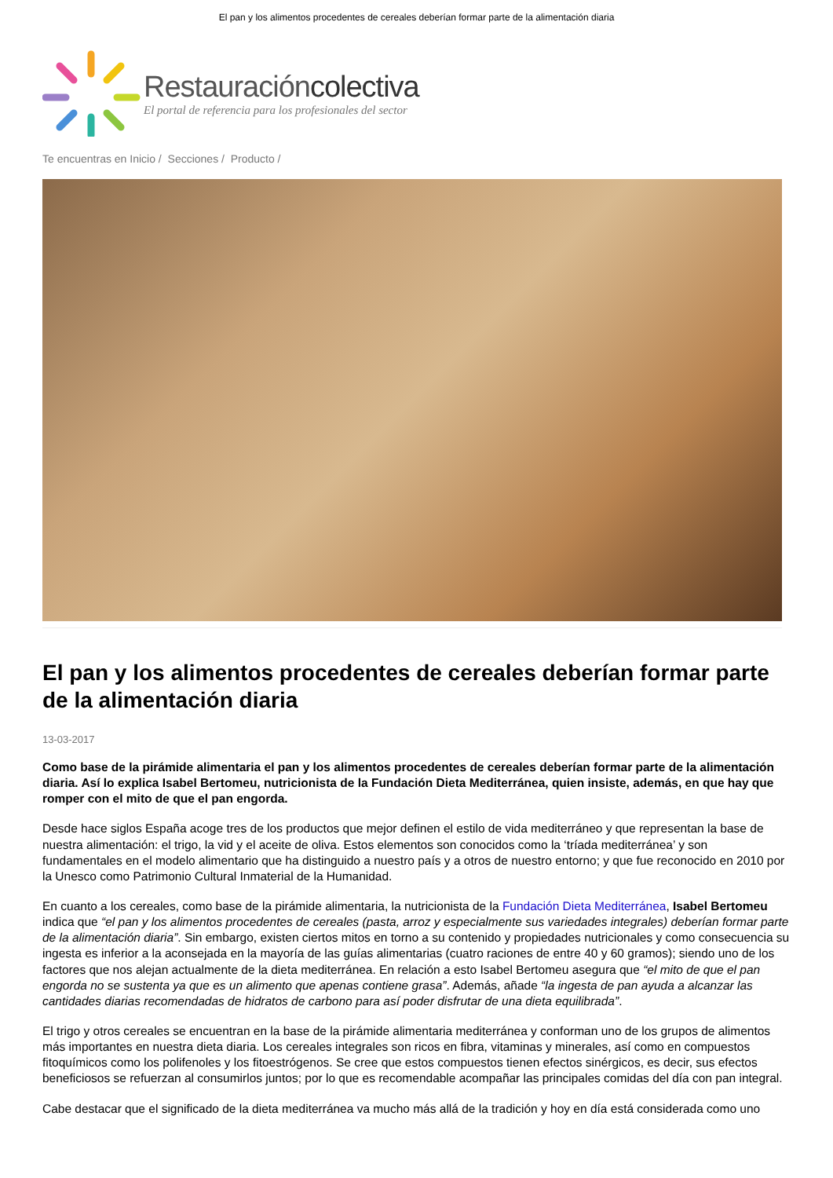El pan y los alimentos procedentes de cereales deberían formar parte de la alimentación diaria
Restauracióncolectiva
El portal de referencia para los profesionales del sector
Te encuentras en Inicio / Secciones / Producto /
El pan y los alimentos procedentes de cereales deberían formar parte de la alimentación diaria
13-03-2017
Como base de la pirámide alimentaria el pan y los alimentos procedentes de cereales deberían formar parte de la alimentación diaria. Así lo explica Isabel Bertomeu, nutricionista de la Fundación Dieta Mediterránea, quien insiste, además, en que hay que romper con el mito de que el pan engorda.
Desde hace siglos España acoge tres de los productos que mejor definen el estilo de vida mediterráneo y que representan la base de nuestra alimentación: el trigo, la vid y el aceite de oliva. Estos elementos son conocidos como la ‘tríada mediterránea’ y son fundamentales en el modelo alimentario que ha distinguido a nuestro país y a otros de nuestro entorno; y que fue reconocido en 2010 por la Unesco como Patrimonio Cultural Inmaterial de la Humanidad.
En cuanto a los cereales, como base de la pirámide alimentaria, la nutricionista de la Fundación Dieta Mediterránea, Isabel Bertomeu indica que “el pan y los alimentos procedentes de cereales (pasta, arroz y especialmente sus variedades integrales) deberían formar parte de la alimentación diaria”. Sin embargo, existen ciertos mitos en torno a su contenido y propiedades nutricionales y como consecuencia su ingesta es inferior a la aconsejada en la mayoría de las guías alimentarias (cuatro raciones de entre 40 y 60 gramos); siendo uno de los factores que nos alejan actualmente de la dieta mediterránea. En relación a esto Isabel Bertomeu asegura que “el mito de que el pan engorda no se sustenta ya que es un alimento que apenas contiene grasa”. Además, añade “la ingesta de pan ayuda a alcanzar las cantidades diarias recomendadas de hidratos de carbono para así poder disfrutar de una dieta equilibrada”.
El trigo y otros cereales se encuentran en la base de la pirámide alimentaria mediterránea y conforman uno de los grupos de alimentos más importantes en nuestra dieta diaria. Los cereales integrales son ricos en fibra, vitaminas y minerales, así como en compuestos fitoquímicos como los polifenoles y los fitoestrógenos. Se cree que estos compuestos tienen efectos sinérgicos, es decir, sus efectos beneficiosos se refuerzan al consumirlos juntos; por lo que es recomendable acompañar las principales comidas del día con pan integral.
Cabe destacar que el significado de la dieta mediterránea va mucho más allá de la tradición y hoy en día está considerada como uno